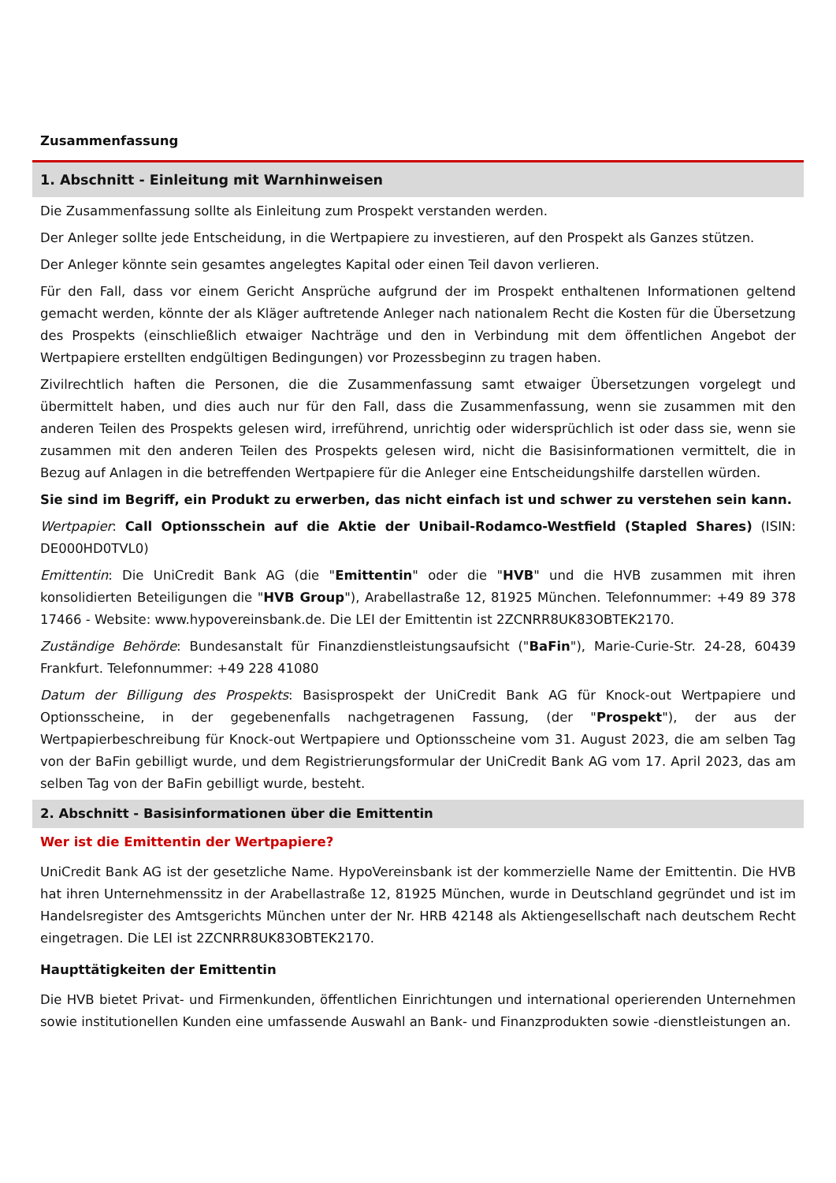Zusammenfassung
1. Abschnitt - Einleitung mit Warnhinweisen
Die Zusammenfassung sollte als Einleitung zum Prospekt verstanden werden.
Der Anleger sollte jede Entscheidung, in die Wertpapiere zu investieren, auf den Prospekt als Ganzes stützen.
Der Anleger könnte sein gesamtes angelegtes Kapital oder einen Teil davon verlieren.
Für den Fall, dass vor einem Gericht Ansprüche aufgrund der im Prospekt enthaltenen Informationen geltend gemacht werden, könnte der als Kläger auftretende Anleger nach nationalem Recht die Kosten für die Übersetzung des Prospekts (einschließlich etwaiger Nachträge und den in Verbindung mit dem öffentlichen Angebot der Wertpapiere erstellten endgültigen Bedingungen) vor Prozessbeginn zu tragen haben.
Zivilrechtlich haften die Personen, die die Zusammenfassung samt etwaiger Übersetzungen vorgelegt und übermittelt haben, und dies auch nur für den Fall, dass die Zusammenfassung, wenn sie zusammen mit den anderen Teilen des Prospekts gelesen wird, irreführend, unrichtig oder widersprüchlich ist oder dass sie, wenn sie zusammen mit den anderen Teilen des Prospekts gelesen wird, nicht die Basisinformationen vermittelt, die in Bezug auf Anlagen in die betreffenden Wertpapiere für die Anleger eine Entscheidungshilfe darstellen würden.
Sie sind im Begriff, ein Produkt zu erwerben, das nicht einfach ist und schwer zu verstehen sein kann.
Wertpapier: Call Optionsschein auf die Aktie der Unibail-Rodamco-Westfield (Stapled Shares) (ISIN: DE000HD0TVL0)
Emittentin: Die UniCredit Bank AG (die "Emittentin" oder die "HVB" und die HVB zusammen mit ihren konsolidierten Beteiligungen die "HVB Group"), Arabellastraße 12, 81925 München. Telefonnummer: +49 89 378 17466 - Website: www.hypovereinsbank.de. Die LEI der Emittentin ist 2ZCNRR8UK83OBTEK2170.
Zuständige Behörde: Bundesanstalt für Finanzdienstleistungsaufsicht ("BaFin"), Marie-Curie-Str. 24-28, 60439 Frankfurt. Telefonnummer: +49 228 41080
Datum der Billigung des Prospekts: Basisprospekt der UniCredit Bank AG für Knock-out Wertpapiere und Optionsscheine, in der gegebenenfalls nachgetragenen Fassung, (der "Prospekt"), der aus der Wertpapierbeschreibung für Knock-out Wertpapiere und Optionsscheine vom 31. August 2023, die am selben Tag von der BaFin gebilligt wurde, und dem Registrierungsformular der UniCredit Bank AG vom 17. April 2023, das am selben Tag von der BaFin gebilligt wurde, besteht.
2. Abschnitt - Basisinformationen über die Emittentin
Wer ist die Emittentin der Wertpapiere?
UniCredit Bank AG ist der gesetzliche Name. HypoVereinsbank ist der kommerzielle Name der Emittentin. Die HVB hat ihren Unternehmenssitz in der Arabellastraße 12, 81925 München, wurde in Deutschland gegründet und ist im Handelsregister des Amtsgerichts München unter der Nr. HRB 42148 als Aktiengesellschaft nach deutschem Recht eingetragen. Die LEI ist 2ZCNRR8UK83OBTEK2170.
Haupttätigkeiten der Emittentin
Die HVB bietet Privat- und Firmenkunden, öffentlichen Einrichtungen und international operierenden Unternehmen sowie institutionellen Kunden eine umfassende Auswahl an Bank- und Finanzprodukten sowie -dienstleistungen an.